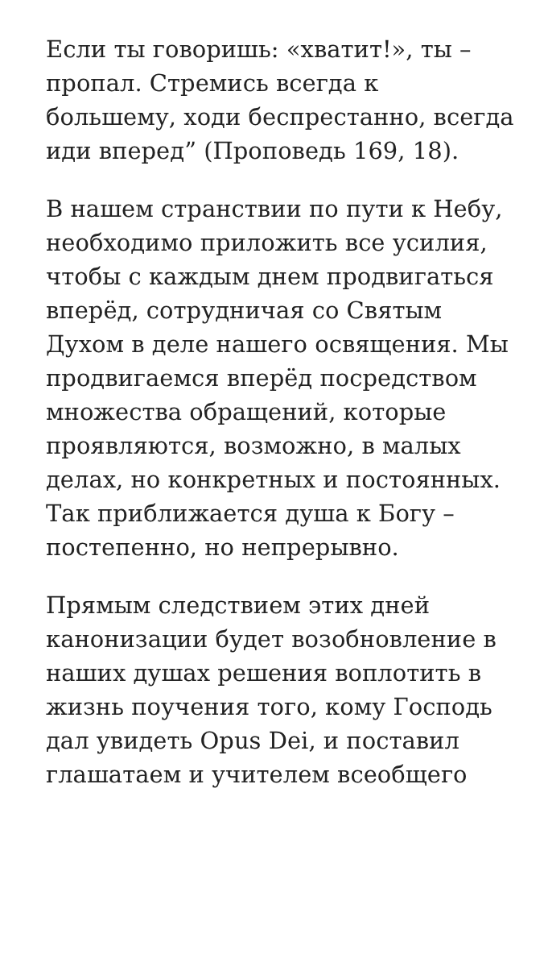Если ты говоришь: «хватит!», ты – пропал. Стремись всегда к большему, ходи беспрестанно, всегда иди вперед” (Проповедь 169, 18).
В нашем странствии по пути к Небу, необходимо приложить все усилия, чтобы с каждым днем продвигаться вперёд, сотрудничая со Святым Духом в деле нашего освящения. Мы продвигаемся вперёд посредством множества обращений, которые проявляются, возможно, в малых делах, но конкретных и постоянных. Так приближается душа к Богу – постепенно, но непрерывно.
Прямым следствием этих дней канонизации будет возобновление в наших душах решения воплотить в жизнь поучения того, кому Господь дал увидеть Opus Dei, и поставил глашатаем и учителем всеобщего